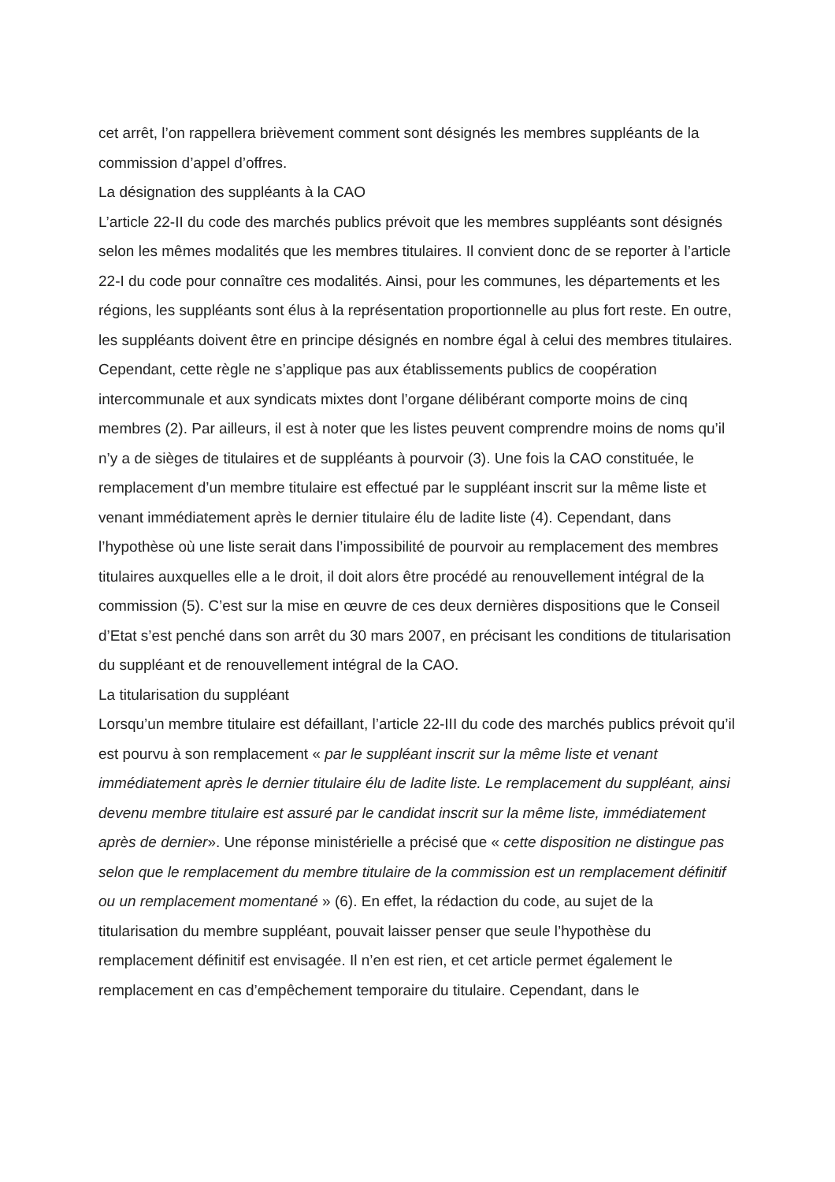cet arrêt, l’on rappellera brièvement comment sont désignés les membres suppléants de la commission d’appel d’offres.
La désignation des suppléants à la CAO
L’article 22-II du code des marchés publics prévoit que les membres suppléants sont désignés selon les mêmes modalités que les membres titulaires. Il convient donc de se reporter à l’article 22-I du code pour connaître ces modalités. Ainsi, pour les communes, les départements et les régions, les suppléants sont élus à la représentation proportionnelle au plus fort reste. En outre, les suppléants doivent être en principe désignés en nombre égal à celui des membres titulaires. Cependant, cette règle ne s’applique pas aux établissements publics de coopération intercommunale et aux syndicats mixtes dont l’organe délibérant comporte moins de cinq membres (2). Par ailleurs, il est à noter que les listes peuvent comprendre moins de noms qu’il n’y a de sièges de titulaires et de suppléants à pourvoir (3). Une fois la CAO constituée, le remplacement d’un membre titulaire est effectué par le suppléant inscrit sur la même liste et venant immédiatement après le dernier titulaire élu de ladite liste (4). Cependant, dans l’hypothèse où une liste serait dans l’impossibilité de pourvoir au remplacement des membres titulaires auxquelles elle a le droit, il doit alors être procédé au renouvellement intégral de la commission (5). C’est sur la mise en œuvre de ces deux dernières dispositions que le Conseil d’Etat s’est penché dans son arrêt du 30 mars 2007, en précisant les conditions de titularisation du suppléant et de renouvellement intégral de la CAO.
La titularisation du suppléant
Lorsqu’un membre titulaire est défaillant, l’article 22-III du code des marchés publics prévoit qu’il est pourvu à son remplacement « par le suppléant inscrit sur la même liste et venant immédiatement après le dernier titulaire élu de ladite liste. Le remplacement du suppléant, ainsi devenu membre titulaire est assuré par le candidat inscrit sur la même liste, immédiatement après de dernier». Une réponse ministérielle a précisé que « cette disposition ne distingue pas selon que le remplacement du membre titulaire de la commission est un remplacement définitif ou un remplacement momentané » (6). En effet, la rédaction du code, au sujet de la titularisation du membre suppléant, pouvait laisser penser que seule l’hypothèse du remplacement définitif est envisagée. Il n’en est rien, et cet article permet également le remplacement en cas d’empêchement temporaire du titulaire. Cependant, dans le